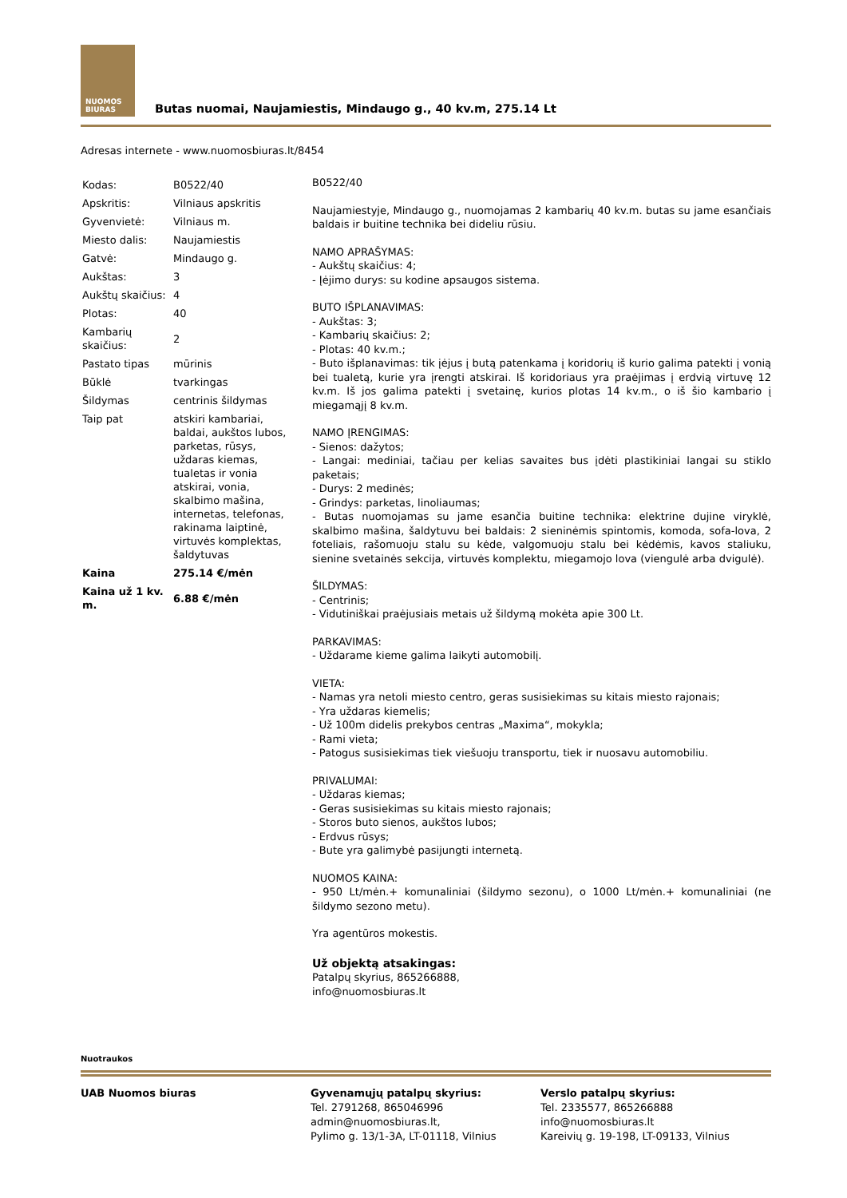NUOMOS
BIURAS
Butas nuomai, Naujamiestis, Mindaugo g., 40 kv.m, 275.14 Lt
Adresas internete - www.nuomosbiuras.lt/8454
| Kodas: | B0522/40 |
| Apskritis: | Vilniaus apskritis |
| Gyvenvietė: | Vilniaus m. |
| Miesto dalis: | Naujamiestis |
| Gatvė: | Mindaugo g. |
| Aukštas: | 3 |
| Aukštų skaičius: | 4 |
| Plotas: | 40 |
| Kambarių skaičius: | 2 |
| Pastato tipas | mūrinis |
| Būklė | tvarkingas |
| Šildymas | centrinis šildymas |
| Taip pat | atskiri kambariai, baldai, aukštos lubos, parketas, rūsys, uždaras kiemas, tualetas ir vonia atskirai, vonia, skalbimo mašina, internetas, telefonas, rakinama laiptinė, virtuvės komplektas, šaldytuvas |
| Kaina | 275.14 €/mėn |
| Kaina už 1 kv. m. | 6.88 €/mėn |
B0522/40
Naujamiestyje, Mindaugo g., nuomojamas 2 kambarių 40 kv.m. butas su jame esančiais baldais ir buitine technika bei dideliu rūsiu.
NAMO APRAŠYMAS:
- Aukštų skaičius: 4;
- Įėjimo durys: su kodine apsaugos sistema.
BUTO IŠPLANAVIMAS:
- Aukštas: 3;
- Kambarių skaičius: 2;
- Plotas: 40 kv.m.;
- Buto išplanavimas: tik įėjus į butą patenkama į koridorių iš kurio galima patekti į vonią bei tualetą, kurie yra įrengti atskirai. Iš koridoriaus yra praėjimas į erdvią virtuvę 12 kv.m. Iš jos galima patekti į svetainę, kurios plotas 14 kv.m., o iš šio kambario į miegamąjį 8 kv.m.
NAMO ĮRENGIMAS:
- Sienos: dažytos;
- Langai: mediniai, tačiau per kelias savaites bus įdėti plastikiniai langai su stiklo paketais;
- Durys: 2 medinės;
- Grindys: parketas, linoliaumas;
- Butas nuomojamas su jame esančia buitine technika: elektrine dujine viryklė, skalbimo mašina, šaldytuvu bei baldais: 2 sieninėmis spintomis, komoda, sofa-lova, 2 foteliais, rašomuoju stalu su kėde, valgomuoju stalu bei kėdėmis, kavos staliuku, sienine svetainės sekcija, virtuvės komplektu, miegamojo lova (viengulė arba dvigulė).
ŠILDYMAS:
- Centrinis;
- Vidutiniškai praėjusiais metais už šildymą mokėta apie 300 Lt.
PARKAVIMAS:
- Uždarame kieme galima laikyti automobilį.
VIETA:
- Namas yra netoli miesto centro, geras susisiekimas su kitais miesto rajonais;
- Yra uždaras kiemelis;
- Už 100m didelis prekybos centras „Maxima“, mokykla;
- Rami vieta;
- Patogus susisiekimas tiek viešuoju transportu, tiek ir nuosavu automobiliu.
PRIVALUMAI:
- Uždaras kiemas;
- Geras susisiekimas su kitais miesto rajonais;
- Storos buto sienos, aukštos lubos;
- Erdvus rūsys;
- Bute yra galimybė pasijungti internetą.
NUOMOS KAINA:
- 950 Lt/mėn.+ komunaliniai (šildymo sezonu), o 1000 Lt/mėn.+ komunaliniai (ne šildymo sezono metu).
Yra agentūros mokestis.
Už objektą atsakingas:
Patalpų skyrius, 865266888,
info@nuomosbiuras.lt
Nuotraukos
UAB Nuomos biuras Gyvenamųjų patalpų skyrius:
Tel. 2791268, 865046996
admin@nuomosbiuras.lt,
Pylimo g. 13/1-3A, LT-01118, Vilnius
Verslo patalpų skyrius:
Tel. 2335577, 865266888
info@nuomosbiuras.lt
Kareivių g. 19-198, LT-09133, Vilnius